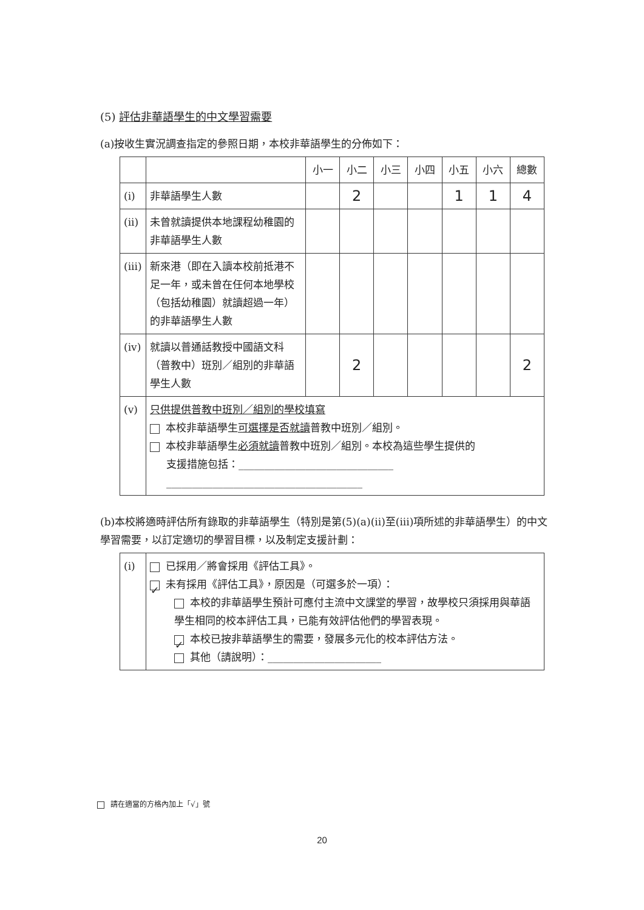(5) 評估非華語學生的中文學習需要
(a)按收生實況調查指定的參照日期，本校非華語學生的分佈如下：
| | | 小一 | 小二 | 小三 | 小四 | 小五 | 小六 | 總數 |
| --- | --- | --- | --- | --- | --- | --- | --- | --- |
| (i) | 非華語學生人數 | | 2 | | | 1 | 1 | 4 |
| (ii) | 未曾就讀提供本地課程幼稚園的非華語學生人數 | | | | | | | |
| (iii) | 新來港（即在入讀本校前抵港不足一年，或未曾在任何本地學校（包括幼稚園）就讀超過一年）的非華語學生人數 | | | | | | | |
| (iv) | 就讀以普通話教授中國語文科（普教中）班別／組別的非華語學生人數 | | 2 | | | | | 2 |
| (v) | 只供提供普教中班別／組別的學校填寫 本校非華語學生 可選擇是否就讀 普教中班別／組別。 本校非華語學生 必須就讀 普教中班別／組別。本校為這些學生提供的 支援措施包括：______________________________ ______________________________________ | | | | | | | |
(b)本校將適時評估所有錄取的非華語學生（特別是第(5)(a)(ii)至(iii)項所述的非華語學生）的中文學習需要，以訂定適切的學習目標，以及制定支援計劃：
| (i) | 已採用／將會採用《評估工具》。 ✓ 未有採用《評估工具》，原因是（可選多於一項）： 本校的非華語學生預計可應付主流中文課堂的學習，故學校只須採用與華語學生相同的校本評估工具，已能有效評估他們的學習表現。 ✓ 本校已按非華語學生的需要，發展多元化的校本評估方法。 其他（請說明）：______________________ |
請在適當的方格內加上「√」號
20